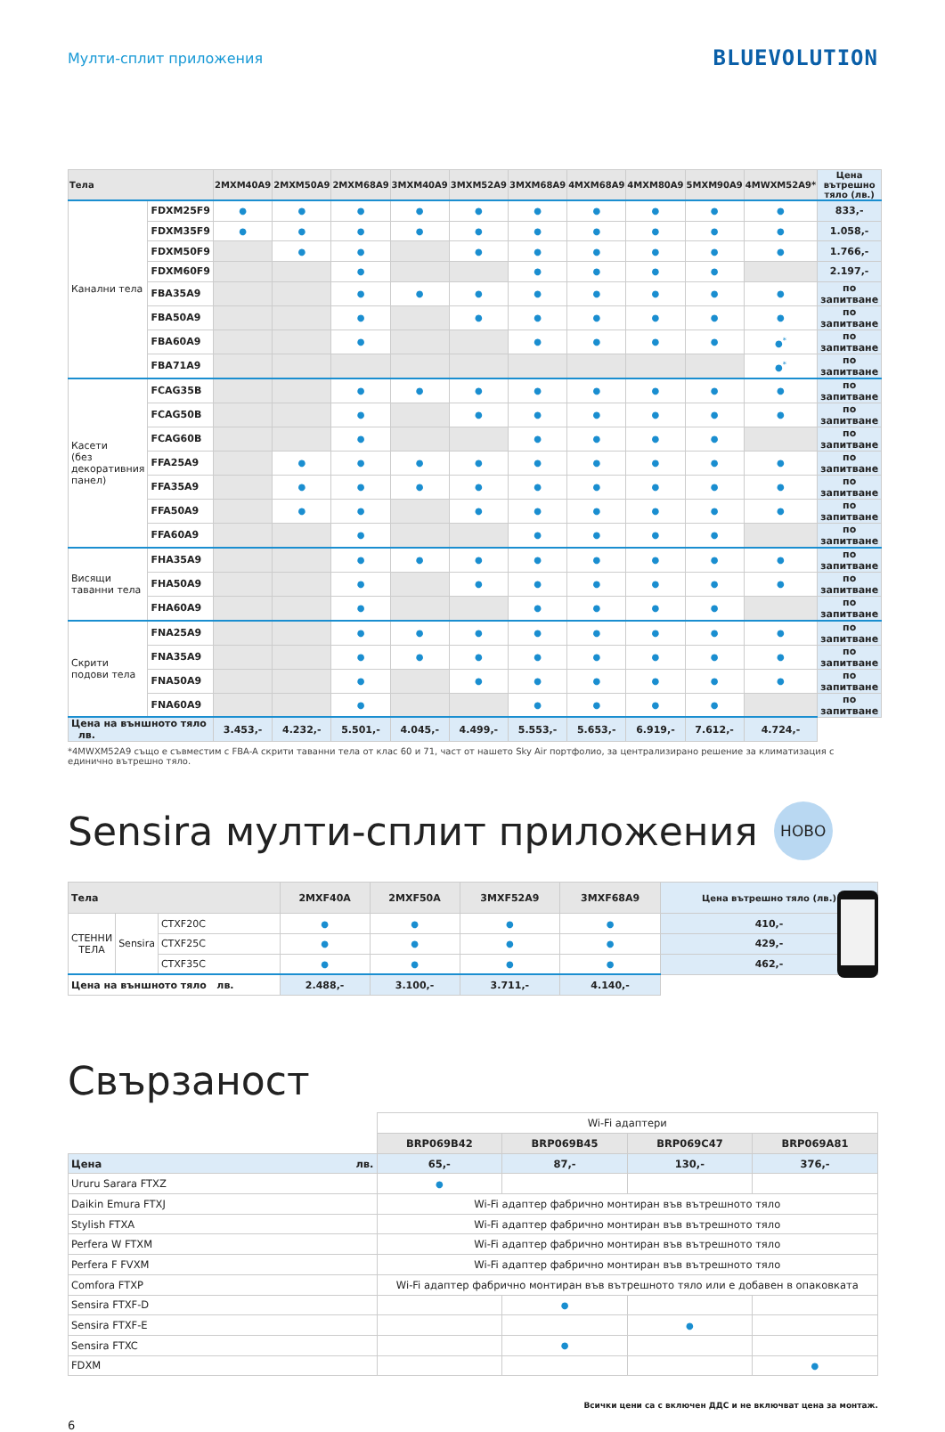Мулти-сплит приложения
BLUEVOLUTION
| Тела | | 2MXM40A9 | 2MXM50A9 | 2MXM68A9 | 3MXM40A9 | 3MXM52A9 | 3MXM68A9 | 4MXM68A9 | 4MXM80A9 | 5MXM90A9 | 4MWXM52A9* | Цена вътрешно тяло (лв.) |
| --- | --- | --- | --- | --- | --- | --- | --- | --- | --- | --- | --- | --- |
| Канални тела | FDXM25F9 | ● | ● | ● | ● | ● | ● | ● | ● | ● | ● | 833,- |
| | FDXM35F9 | ● | ● | ● | ● | ● | ● | ● | ● | ● | ● | 1.058,- |
| | FDXM50F9 | | ● | ● | | ● | ● | ● | ● | ● | ● | 1.766,- |
| | FDXM60F9 | | | ● | | | ● | ● | ● | ● | | 2.197,- |
| | FBA35A9 | | | ● | ● | ● | ● | ● | ● | ● | ● | по запитване |
| | FBA50A9 | | | ● | | ● | ● | ● | ● | ● | ● | по запитване |
| | FBA60A9 | | | ● | | | ● | ● | ● | ● | ●<sup>*</sup> | по запитване |
| | FBA71A9 | | | | | | | | | | ●<sup>*</sup> | по запитване |
| Касети (без декоративния панел) | FCAG35B | | | ● | ● | ● | ● | ● | ● | ● | ● | по запитване |
| | FCAG50B | | | ● | | ● | ● | ● | ● | ● | ● | по запитване |
| | FCAG60B | | | ● | | | ● | ● | ● | ● | | по запитване |
| | FFA25A9 | | ● | ● | ● | ● | ● | ● | ● | ● | ● | по запитване |
| | FFA35A9 | | ● | ● | ● | ● | ● | ● | ● | ● | ● | по запитване |
| | FFA50A9 | | ● | ● | | ● | ● | ● | ● | ● | ● | по запитване |
| | FFA60A9 | | | ● | | | ● | ● | ● | ● | | по запитване |
| Висящи таванни тела | FHA35A9 | | | ● | ● | ● | ● | ● | ● | ● | ● | по запитване |
| | FHA50A9 | | | ● | | ● | ● | ● | ● | ● | ● | по запитване |
| | FHA60A9 | | | ● | | | ● | ● | ● | ● | | по запитване |
| Скрити подови тела | FNA25A9 | | | ● | ● | ● | ● | ● | ● | ● | ● | по запитване |
| | FNA35A9 | | | ● | ● | ● | ● | ● | ● | ● | ● | по запитване |
| | FNA50A9 | | | ● | | ● | ● | ● | ● | ● | ● | по запитване |
| | FNA60A9 | | | ● | | | ● | ● | ● | ● | | по запитване |
| Цена на външното тяло лв. | | 3.453,- | 4.232,- | 5.501,- | 4.045,- | 4.499,- | 5.553,- | 5.653,- | 6.919,- | 7.612,- | 4.724,- | |
*4MWXM52A9 също е съвместим с FBA-A скрити таванни тела от клас 60 и 71, част от нашето Sky Air портфолио, за централизирано решение за климатизация с единично вътрешно тяло.
Sensira мулти-сплит приложения НОВО
| Тела | | | 2MXF40A | 2MXF50A | 3MXF52A9 | 3MXF68A9 | Цена вътрешно тяло (лв.) |
| --- | --- | --- | --- | --- | --- | --- | --- |
| СТЕННИ ТЕЛА | Sensira | CTXF20C | ● | ● | ● | ● | 410,- |
| | | CTXF25C | ● | ● | ● | ● | 429,- |
| | | CTXF35C | ● | ● | ● | ● | 462,- |
| Цена на външното тяло лв. | | | 2.488,- | 3.100,- | 3.711,- | 4.140,- | |
Свързаност
| | Wi-Fi адаптери | | | |
| | BRP069B42 | BRP069B45 | BRP069C47 | BRP069A81 |
| Цена лв. | 65,- | 87,- | 130,- | 376,- |
| Ururu Sarara FTXZ | ● | | | |
| Daikin Emura FTXJ | Wi-Fi адаптер фабрично монтиран във вътрешното тяло | | | |
| Stylish FTXA | Wi-Fi адаптер фабрично монтиран във вътрешното тяло | | | |
| Perfera W FTXM | Wi-Fi адаптер фабрично монтиран във вътрешното тяло | | | |
| Perfera F FVXM | Wi-Fi адаптер фабрично монтиран във вътрешното тяло | | | |
| Comfora FTXP | Wi-Fi адаптер фабрично монтиран във вътрешното тяло или е добавен в опаковката | | | |
| Sensira FTXF-D | | ● | | |
| Sensira FTXF-E | | | ● | |
| Sensira FTXC | | ● | | |
| FDXM | | | | ● |
Всички цени са с включен ДДС и не включват цена за монтаж.
6